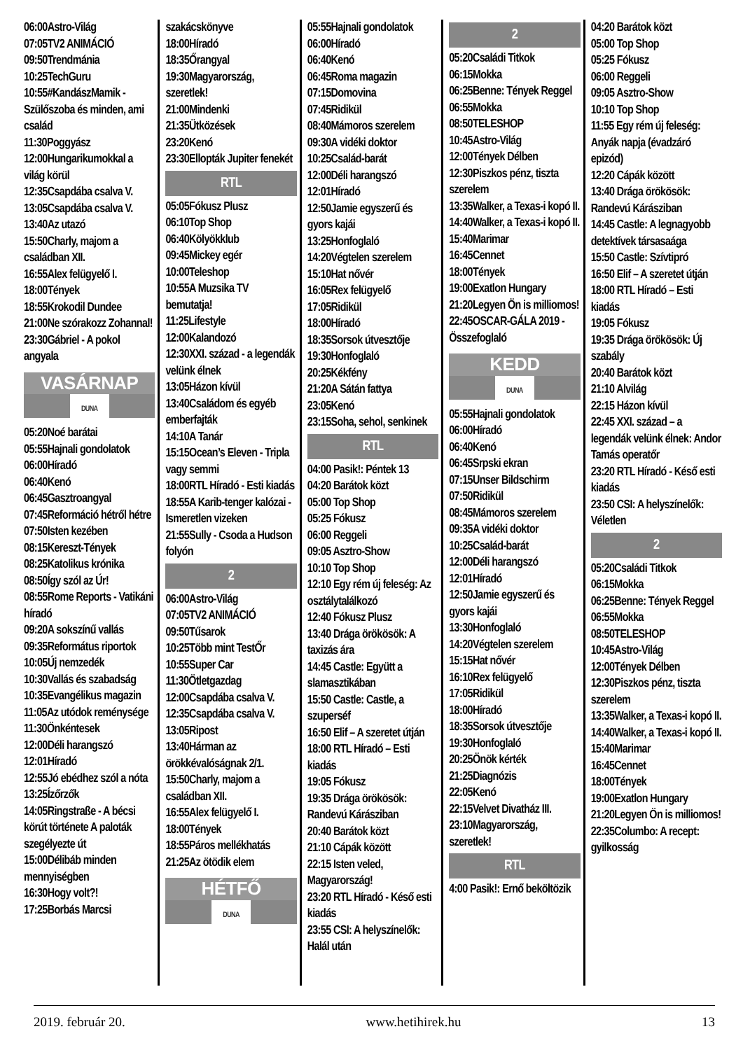06:00Astro-Világ
07:05TV2 ANIMÁCIÓ
09:50Trendmánia
10:25TechGuru
10:55#KandászMamik - Szülőszoba és minden, ami család
11:30Poggyász
12:00Hungarikumokkal a világ körül
12:35Csapdába csalva V.
13:05Csapdába csalva V.
13:40Az utazó
15:50Charly, majom a családban XII.
16:55Alex felügyelő I.
18:00Tények
18:55Krokodil Dundee
21:00Ne szórakozz Zohannal!
23:30Gábriel - A pokol angyala
VASÁRNAP
DUNA
05:20Noé barátai
05:55Hajnali gondolatok
06:00Híradó
06:40Kenó
06:45Gasztroangyal
07:45Reformáció hétről hétre
07:50Isten kezében
08:15Kereszt-Tények
08:25Katolikus krónika
08:50Így szól az Úr!
08:55Rome Reports - Vatikáni híradó
09:20A sokszínű vallás
09:35Református riportok
10:05Új nemzedék
10:30Vallás és szabadság
10:35Evangélikus magazin
11:05Az utódok reménysége
11:30Önkéntesek
12:00Déli harangszó
12:01Híradó
12:55Jó ebédhez szól a nóta
13:25Ízőrzők
14:05Ringstraße - A bécsi körút története A paloták szegélyezte út
15:00Délibáb minden mennyiségben
16:30Hogy volt?!
17:25Borbás Marcsi
szakácskönyve
18:00Híradó
18:35Őrangyal
19:30Magyarország, szeretlek!
21:00Mindenki
21:35Ütközések
23:20Kenó
23:30Ellopták Jupiter fenekét
RTL
05:05Fókusz Plusz
06:10Top Shop
06:40Kölyökklub
09:45Mickey egér
10:00Teleshop
10:55A Muzsika TV bemutatja!
11:25Lifestyle
12:00Kalandozó
12:30XXI. század - a legendák velünk élnek
13:05Házon kívül
13:40Családom és egyéb emberfajták
14:10A Tanár
15:15Ocean’s Eleven - Tripla vagy semmi
18:00RTL Híradó - Esti kiadás
18:55A Karib-tenger kalózai - Ismeretlen vizeken
21:55Sully - Csoda a Hudson folyón
2
06:00Astro-Világ
07:05TV2 ANIMÁCIÓ
09:50Tűsarok
10:25Több mint TestŐr
10:55Super Car
11:30Ötletgazdag
12:00Csapdába csalva V.
12:35Csapdába csalva V.
13:05Ripost
13:40Hárman az örökkévalóságnak 2/1.
15:50Charly, majom a családban XII.
16:55Alex felügyelő I.
18:00Tények
18:55Páros mellékhatás
21:25Az ötödik elem
HÉTFŐ
DUNA
05:55Hajnali gondolatok
06:00Híradó
06:40Kenó
06:45Roma magazin
07:15Domovina
07:45Ridikül
08:40Mámoros szerelem
09:30A vidéki doktor
10:25Család-barát
12:00Déli harangszó
12:01Híradó
12:50Jamie egyszerű és gyors kajái
13:25Honfoglaló
14:20Végtelen szerelem
15:10Hat nővér
16:05Rex felügyelő
17:05Ridikül
18:00Híradó
18:35Sorsok útvesztője
19:30Honfoglaló
20:25Kékfény
21:20A Sátán fattya
23:05Kenó
23:15Soha, sehol, senkinek
RTL
04:00 Pasik!: Péntek 13
04:20 Barátok közt
05:00 Top Shop
05:25 Fókusz
06:00 Reggeli
09:05 Asztro-Show
10:10 Top Shop
12:10 Egy rém új feleség: Az osztálytalálkozó
12:40 Fókusz Plusz
13:40 Drága örökösök: A taxizás ára
14:45 Castle: Együtt a slamasztikában
15:50 Castle: Castle, a szuperséf
16:50 Elif – A szeretet útján
18:00 RTL Híradó – Esti kiadás
19:05 Fókusz
19:35 Drága örökösök: Randevú Kárásziban
20:40 Barátok közt
21:10 Cápák között
22:15 Isten veled, Magyarország!
23:20 RTL Híradó - Késő esti kiadás
23:55 CSI: A helyszínelők: Halál után
2
05:20Családi Titkok
06:15Mokka
06:25Benne: Tények Reggel
06:55Mokka
08:50TELESHOP
10:45Astro-Világ
12:00Tények Délben
12:30Piszkos pénz, tiszta szerelem
13:35Walker, a Texas-i kopó II.
14:40Walker, a Texas-i kopó II.
15:40Marimar
16:45Cennet
18:00Tények
19:00Exatlon Hungary
21:20Legyen Ön is milliomos!
22:45OSCAR-GÁLA 2019 - Összefoglaló
KEDD
DUNA
05:55Hajnali gondolatok
06:00Híradó
06:40Kenó
06:45Srpski ekran
07:15Unser Bildschirm
07:50Ridikül
08:45Mámoros szerelem
09:35A vidéki doktor
10:25Család-barát
12:00Déli harangszó
12:01Híradó
12:50Jamie egyszerű és gyors kajái
13:30Honfoglaló
14:20Végtelen szerelem
15:15Hat nővér
16:10Rex felügyelő
17:05Ridikül
18:00Híradó
18:35Sorsok útvesztője
19:30Honfoglaló
20:25Önök kérték
21:25Diagnózis
22:05Kenó
22:15Velvet Divatház III.
23:10Magyarország, szeretlek!
RTL
4:00 Pasik!: Ernő beköltözik
04:20 Barátok közt
05:00 Top Shop
05:25 Fókusz
06:00 Reggeli
09:05 Asztro-Show
10:10 Top Shop
11:55 Egy rém új feleség: Anyák napja (évadzáró epizód)
12:20 Cápák között
13:40 Drága örökösök: Randevú Kárásziban
14:45 Castle: A legnagyobb detektívek társasaága
15:50 Castle: Szívtipró
16:50 Elif – A szeretet útján
18:00 RTL Híradó – Esti kiadás
19:05 Fókusz
19:35 Drága örökösök: Új szabály
20:40 Barátok közt
21:10 Alvilág
22:15 Házon kívül
22:45 XXI. század – a legendák velünk élnek: Andor Tamás operatőr
23:20 RTL Híradó - Késő esti kiadás
23:50 CSI: A helyszínelők: Véletlen
2
05:20Családi Titkok
06:15Mokka
06:25Benne: Tények Reggel
06:55Mokka
08:50TELESHOP
10:45Astro-Világ
12:00Tények Délben
12:30Piszkos pénz, tiszta szerelem
13:35Walker, a Texas-i kopó II.
14:40Walker, a Texas-i kopó II.
15:40Marimar
16:45Cennet
18:00Tények
19:00Exatlon Hungary
21:20Legyen Ön is milliomos!
22:35Columbo: A recept: gyilkosság
2019. február 20. www.hetihirek.hu 13